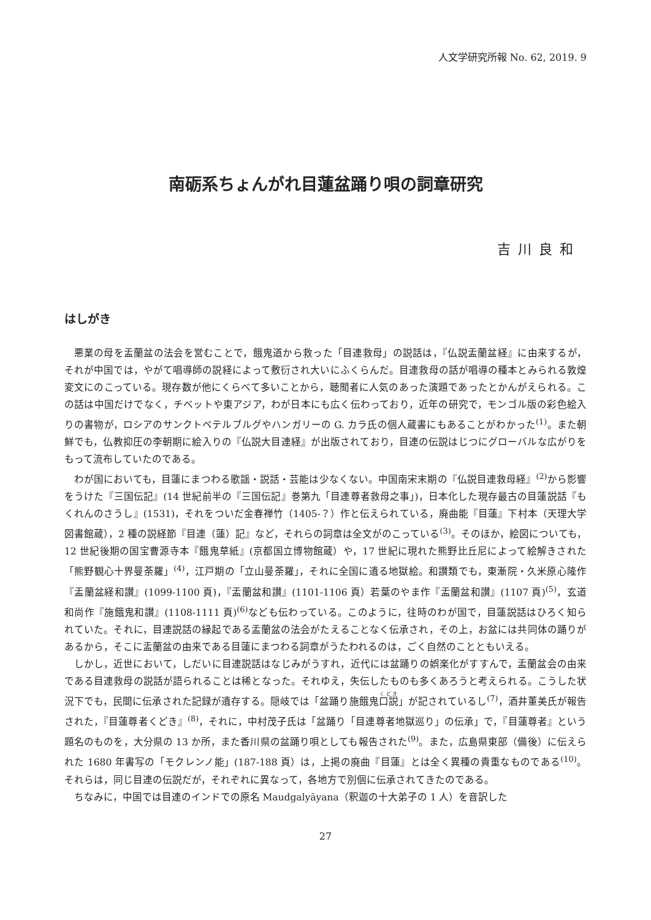人文学研究所報 No. 62, 2019. 9
南砺系ちょんがれ目蓮盆踊り唄の詞章研究
吉川良和
はしがき
悪業の母を盂蘭盆の法会を営むことで，餓鬼道から救った「目連救母」の説話は，『仏説盂蘭盆経』に由来するが，それが中国では，やがて唱導師の説経によって敷衍され大いにふくらんだ。目連救母の話が唱導の種本とみられる敦煌変文にのこっている。現存数が他にくらべて多いことから，聴聞者に人気のあった演題であったとかんがえられる。この話は中国だけでなく，チベットや東アジア，わが日本にも広く伝わっており，近年の研究で，モンゴル版の彩色絵入りの書物が，ロシアのサンクトペテルブルグやハンガリーの G. カラ氏の個人蔵書にもあることがわかった<sup>(1)</sup>。また朝鮮でも，仏教抑圧の李朝期に絵入りの『仏説大目連経』が出版されており，目連の伝説はじつにグローバルな広がりをもって流布していたのである。
わが国においても，目蓮にまつわる歌謡・説話・芸能は少なくない。中国南宋末期の『仏説目連救母経』<sup>(2)</sup>から影響をうけた『三国伝記』(14 世紀前半の『三国伝記』巻第九「目連尊者救母之事」)，日本化した現存最古の目蓮説話『もくれんのさうし』(1531)，それをついだ金春禅竹（1405-？）作と伝えられている，廃曲能『目蓮』下村本（天理大学図書館蔵），2 種の説経節『目連（蓮）記』など，それらの詞章は全文がのこっている<sup>(3)</sup>。そのほか，絵図についても，12 世紀後期の国宝曹源寺本『餓鬼草紙』(京都国立博物館蔵）や，17 世紀に現れた熊野比丘尼によって絵解きされた「熊野観心十界曼荼羅」<sup>(4)</sup>，江戸期の「立山曼荼羅」，それに全国に遺る地獄絵。和讃類でも，東漸院・久米原心隆作『盂蘭盆経和讃』(1099-1100 頁)，『盂蘭盆和讃』(1101-1106 頁）若葉のやま作『盂蘭盆和讃』(1107 頁)<sup>(5)</sup>，玄道和尚作『施餓鬼和讃』(1108-1111 頁)<sup>(6)</sup>なども伝わっている。このように，往時のわが国で，目蓮説話はひろく知られていた。それに，目連説話の縁起である盂蘭盆の法会がたえることなく伝承され，その上，お盆には共同体の踊りがあるから，そこに盂蘭盆の由来である目蓮にまつわる詞章がうたわれるのは，ごく自然のことともいえる。
しかし，近世において，しだいに目連説話はなじみがうすれ，近代には盆踊りの娯楽化がすすんで，盂蘭盆会の由来である目連救母の説話が語られることは稀となった。それゆえ，失伝したものも多くあろうと考えられる。こうした状況下でも，民間に伝承された記録が遺存する。隠岐では「盆踊り施餓鬼口説」が記されているし<sup>(7)</sup>，酒井董美氏が報告された，『目蓮尊者くどき』<sup>(8)</sup>，それに，中村茂子氏は「盆踊り「目連尊者地獄巡り」の伝承」で，『目蓮尊者』という題名のものを，大分県の 13 か所，また香川県の盆踊り唄としても報告された<sup>(9)</sup>。また，広島県東部（備後）に伝えられた 1680 年書写の「モクレンノ能」(187-188 頁）は，上掲の廃曲『目蓮』とは全く異種の貴重なものである<sup>(10)</sup>。それらは，同じ目連の伝説だが，それぞれに異なって，各地方で別個に伝承されてきたのである。
ちなみに，中国では目連のインドでの原名 Maudgalyāyana（釈迦の十大弟子の 1 人）を音訳した
27